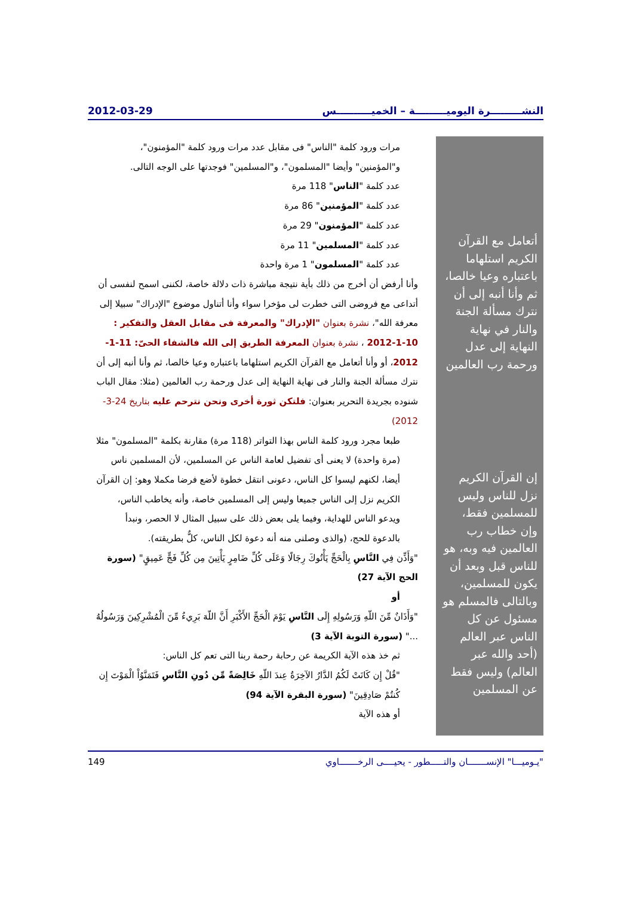النشـــــــــرة اليوميـــــــــة – الخميــــــــــس 2012-03-29
مرات ورود كلمة "الناس" فى مقابل عدد مرات ورود كلمة "المؤمنون"، و"المؤمنين" وأيضا "المسلمون"، و"المسلمين" فوجدتها على الوجه التالى.
عدد كلمة "الناس" 118 مرة
عدد كلمة "المؤمنين" 86 مرة
عدد كلمة "المؤمنون" 29 مرة
عدد كلمة "المسلمين" 11 مرة
عدد كلمة "المسلمون" 1 مرة واحدة
وأنا أرفض أن أخرج من ذلك بأية نتيجة مباشرة ذات دلالة خاصة، لكننى اسمح لنفسى أن أتداعى مع فروضى التى خطرت لى مؤخرا سواء وأنا أتناول موضوع "الإدراك" سبيلا إلى معرفة الله"، نشرة بعنوان "الإدراك" والمعرفة فى مقابل العقل والتفكير : 10-1-2012 ، نشرة بعنوان المعرفة الطريق إلى الله فالشفاء الحىّ: 11-1-2012، أو وأنا أتعامل مع القرآن الكريم استلهاما باعتباره وعيا خالصا، ثم وأنا أنبه إلى أن نترك مسألة الجنة والنار فى نهاية النهاية إلى عدل ورحمة رب العالمين (مثلا: مقال الباب شنوده بجريدة التحرير بعنوان: فلتكن ثورة أخرى ونحن نترحم عليه بتاريخ 24-3-2012)
طبعا مجرد ورود كلمة الناس بهذا التواتر (118 مرة) مقارنة بكلمة "المسلمون" مثلا (مرة واحدة) لا يعنى أى تفضيل لعامة الناس عن المسلمين، لأن المسلمين ناس أيضا، لكنهم ليسوا كل الناس، دعونى انتقل خطوة لأضع فرضا مكملا وهو: إن القرآن الكريم نزل إلى الناس جميعا وليس إلى المسلمين خاصة، وأنه يخاطب الناس، ويدعو الناس للهداية، وفيما يلى بعض ذلك على سبيل المثال لا الحصر، ونبدأ بالدعوة للحج، (والذى وصلنى منه أنه دعوة لكل الناس، كلٌّ بطريقته).
"وَأَذِّن فِي النَّاسِ بِالْحَجِّ يَأْتُوكَ رِجَالًا وَعَلَى كُلِّ ضَامِرٍ يَأْتِينَ مِن كُلِّ فَجٍّ عَمِيقٍ" (سورة الحج الآية 27)
أو
"وَأَذَانٌ مِّنَ اللّهِ وَرَسُولِهِ إِلَى النَّاسِ يَوْمَ الْحَجِّ الأَكْبَرِ أَنَّ اللّهَ بَرِيءٌ مِّنَ الْمُشْرِكِينَ وَرَسُولُهُ ..." (سورة التوبة الآية 3)
ثم خذ هذه الآية الكريمة عن رحابة رحمة ربنا التى تعم كل الناس:
"قُلْ إِن كَانَتْ لَكُمُ الدَّارُ الآخِرَةُ عِندَ اللّهِ خَالِصَةً مِّن دُونِ النَّاسِ فَتَمَنَّوُاْ الْمَوْتَ إِن كُنتُمْ صَادِقِينَ" (سورة البقرة الآية 94)
أو هذه الآية
أتعامل مع القرآن الكريم استلهاما باعتباره وعيا خالصا، ثم وأنا أنبه إلى أن نترك مسألة الجنة والنار في نهاية النهاية إلى عدل ورحمة رب العالمين
إن القرآن الكريم نزل للناس وليس للمسلمين فقط، وإن خطاب رب العالمين فيه وبه، هو للناس قبل وبعد أن يكون للمسلمين، وبالتالى فالمسلم هو مسئول عن كل الناس عبر العالم (أحد والله عبر العالم) وليس فقط عن المسلمين
"يـوميـــا" الإنســـــــان والتـــــطور - يحيــــى الرخـــــــاوي 149